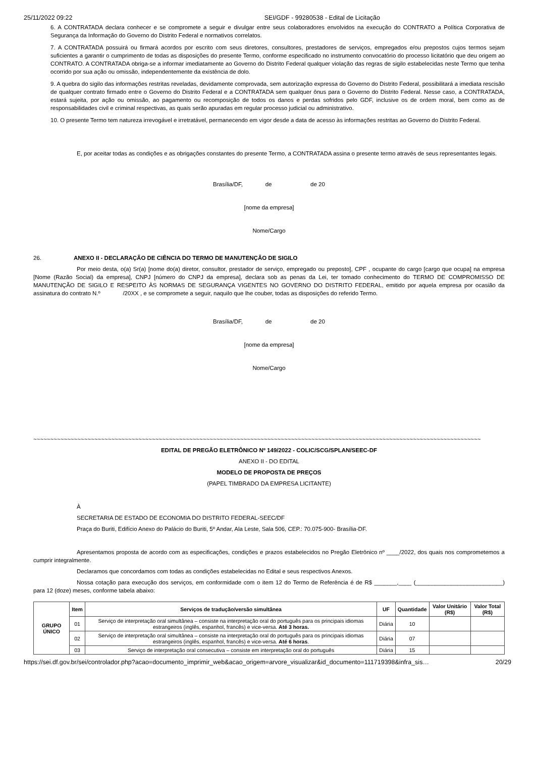25/11/2022 09:22 SEI/GDF - 99280538 - Edital de Licitação
6. A CONTRATADA declara conhecer e se compromete a seguir e divulgar entre seus colaboradores envolvidos na execução do CONTRATO a Política Corporativa de Segurança da Informação do Governo do Distrito Federal e normativos correlatos.
7. A CONTRATADA possuirá ou firmará acordos por escrito com seus diretores, consultores, prestadores de serviços, empregados e/ou prepostos cujos termos sejam suficientes a garantir o cumprimento de todas as disposições do presente Termo, conforme especificado no instrumento convocatório do processo licitatório que deu origem ao CONTRATO. A CONTRATADA obriga-se a informar imediatamente ao Governo do Distrito Federal qualquer violação das regras de sigilo estabelecidas neste Termo que tenha ocorrido por sua ação ou omissão, independentemente da existência de dolo.
9. A quebra do sigilo das informações restritas reveladas, devidamente comprovada, sem autorização expressa do Governo do Distrito Federal, possibilitará a imediata rescisão de qualquer contrato firmado entre o Governo do Distrito Federal e a CONTRATADA sem qualquer ônus para o Governo do Distrito Federal. Nesse caso, a CONTRATADA, estará sujeita, por ação ou omissão, ao pagamento ou recomposição de todos os danos e perdas sofridos pelo GDF, inclusive os de ordem moral, bem como as de responsabilidades civil e criminal respectivas, as quais serão apuradas em regular processo judicial ou administrativo.
10. O presente Termo tem natureza irrevogável e irretratável, permanecendo em vigor desde a data de acesso às informações restritas ao Governo do Distrito Federal.
E, por aceitar todas as condições e as obrigações constantes do presente Termo, a CONTRATADA assina o presente termo através de seus representantes legais.
Brasília/DF, de de 20
[nome da empresa]
Nome/Cargo
26. ANEXO II - DECLARAÇÃO DE CIÊNCIA DO TERMO DE MANUTENÇÃO DE SIGILO
Por meio desta, o(a) Sr(a) [nome do(a) diretor, consultor, prestador de serviço, empregado ou preposto], CPF , ocupante do cargo [cargo que ocupa] na empresa [Nome (Razão Social) da empresa], CNPJ [número do CNPJ da empresa], declara sob as penas da Lei, ter tomado conhecimento do TERMO DE COMPROMISSO DE MANUTENÇÃO DE SIGILO E RESPEITO ÀS NORMAS DE SEGURANÇA VIGENTES NO GOVERNO DO DISTRITO FEDERAL, emitido por aquela empresa por ocasião da assinatura do contrato N.º /20XX , e se compromete a seguir, naquilo que lhe couber, todas as disposições do referido Termo.
Brasília/DF, de de 20
[nome da empresa]
Nome/Cargo
~~~~~~~~~~~~~~~~~~~~~~~~~~~~~~~~~~~~~~~~~~~~~~~~~~~~~~~~~~~~~~~~~~~~~~~~~~~~~~~~~~~~~~~~~~~~~~~~~~~~~~~~~~~~~~~~~~~~~~~~~~~~~~~~~~~~
EDITAL DE PREGÃO ELETRÔNICO Nº 149/2022 - COLIC/SCG/SPLAN/SEEC-DF
ANEXO II - DO EDITAL
MODELO DE PROPOSTA DE PREÇOS
(PAPEL TIMBRADO DA EMPRESA LICITANTE)
À
SECRETARIA DE ESTADO DE ECONOMIA DO DISTRITO FEDERAL-SEEC/DF
Praça do Buriti, Edifício Anexo do Palácio do Buriti, 5º Andar, Ala Leste, Sala 506, CEP.: 70.075-900- Brasília-DF.
Apresentamos proposta de acordo com as especificações, condições e prazos estabelecidos no Pregão Eletrônico nº ____/2022, dos quais nos comprometemos a cumprir integralmente.
Declaramos que concordamos com todas as condições estabelecidas no Edital e seus respectivos Anexos.
Nossa cotação para execução dos serviços, em conformidade com o item 12 do Termo de Referência é de R$ _______,____ (___________________________) para 12 (doze) meses, conforme tabela abaixo:
| GRUPO ÚNICO | Item | Serviços de tradução/versão simultânea | UF | Quantidade | Valor Unitário (R$) | Valor Total (R$) |
| --- | --- | --- | --- | --- | --- | --- |
| | 01 | Serviço de interpretação oral simultânea – consiste na interpretação oral do português para os principais idiomas estrangeiros (inglês, espanhol, francês) e vice-versa. Até 3 horas. | Diária | 10 | | |
| | 02 | Serviço de interpretação oral simultânea – consiste na interpretação oral do português para os principais idiomas estrangeiros (inglês, espanhol, francês) e vice-versa. Até 6 horas . | Diária | 07 | | |
| | 03 | Serviço de interpretação oral consecutiva – consiste em interpretação oral do português | Diária | 15 | | |
https://sei.df.gov.br/sei/controlador.php?acao=documento_imprimir_web&acao_origem=arvore_visualizar&id_documento=111719398&infra_sis… 20/29